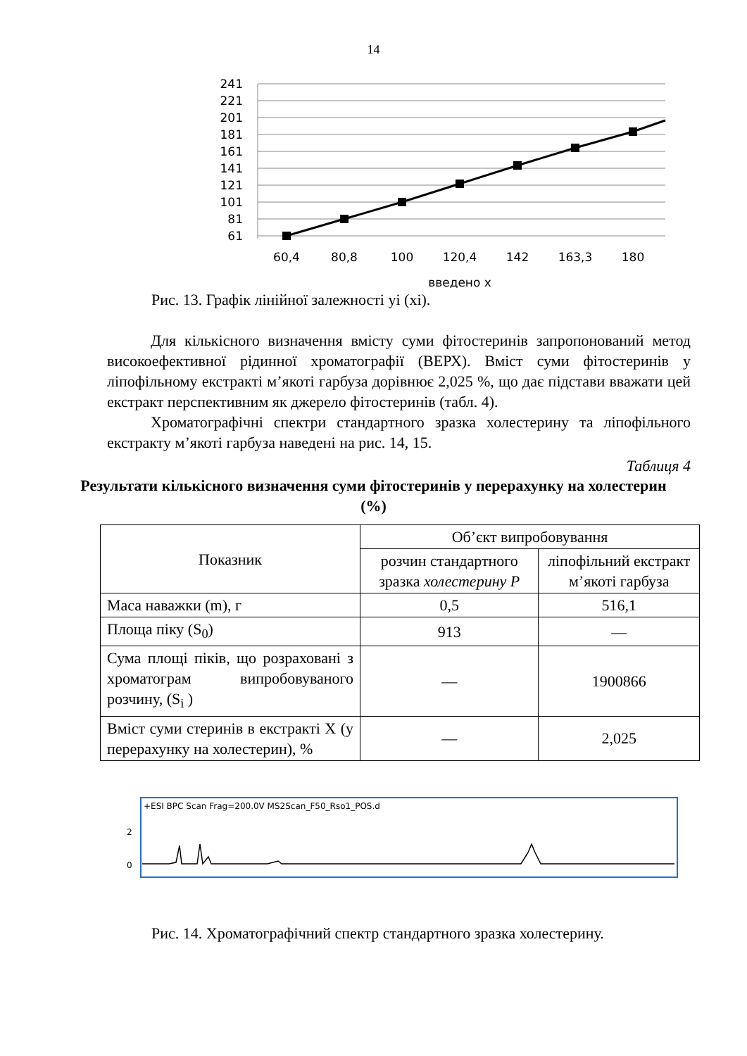14
241
221
201
181
161
141
121
101
81
61
60,4
80,8
100
120,4
142
163,3
180
введено х
Рис. 13. Графік лінійної залежності yi (xi).
Для кількісного визначення вмісту суми фітостеринів запропонований метод високоефективної рідинної хроматографії (ВЕРХ). Вміст суми фітостеринів у ліпофільному екстракті м’якоті гарбуза дорівнює 2,025 %, що дає підстави вважати цей екстракт перспективним як джерело фітостеринів (табл. 4).
Хроматографічні спектри стандартного зразка холестерину та ліпофільного екстракту м’якоті гарбуза наведені на рис. 14, 15.
Таблиця 4
Результати кількісного визначення суми фітостеринів у перерахунку на холестерин (%)
| Показник | Об’єкт випробовування | |
| | розчин стандартного зразка холестерину Р | ліпофільний екстракт м’якоті гарбуза |
| Маса наважки (m), г | 0,5 | 516,1 |
| Площа піку (S<sub>0</sub>) | 913 | — |
| Сума площі піків, що розраховані з хроматограм випробовуваного розчину, (S<sub>i</sub> ) | — | 1900866 |
| Вміст суми стеринів в екстракті X (у перерахунку на холестерин), % | — | 2,025 |
+ESI BPC Scan Frag=200.0V MS2Scan_F50_Rso1_POS.d
2
0
Рис. 14. Хроматографічний спектр стандартного зразка холестерину.